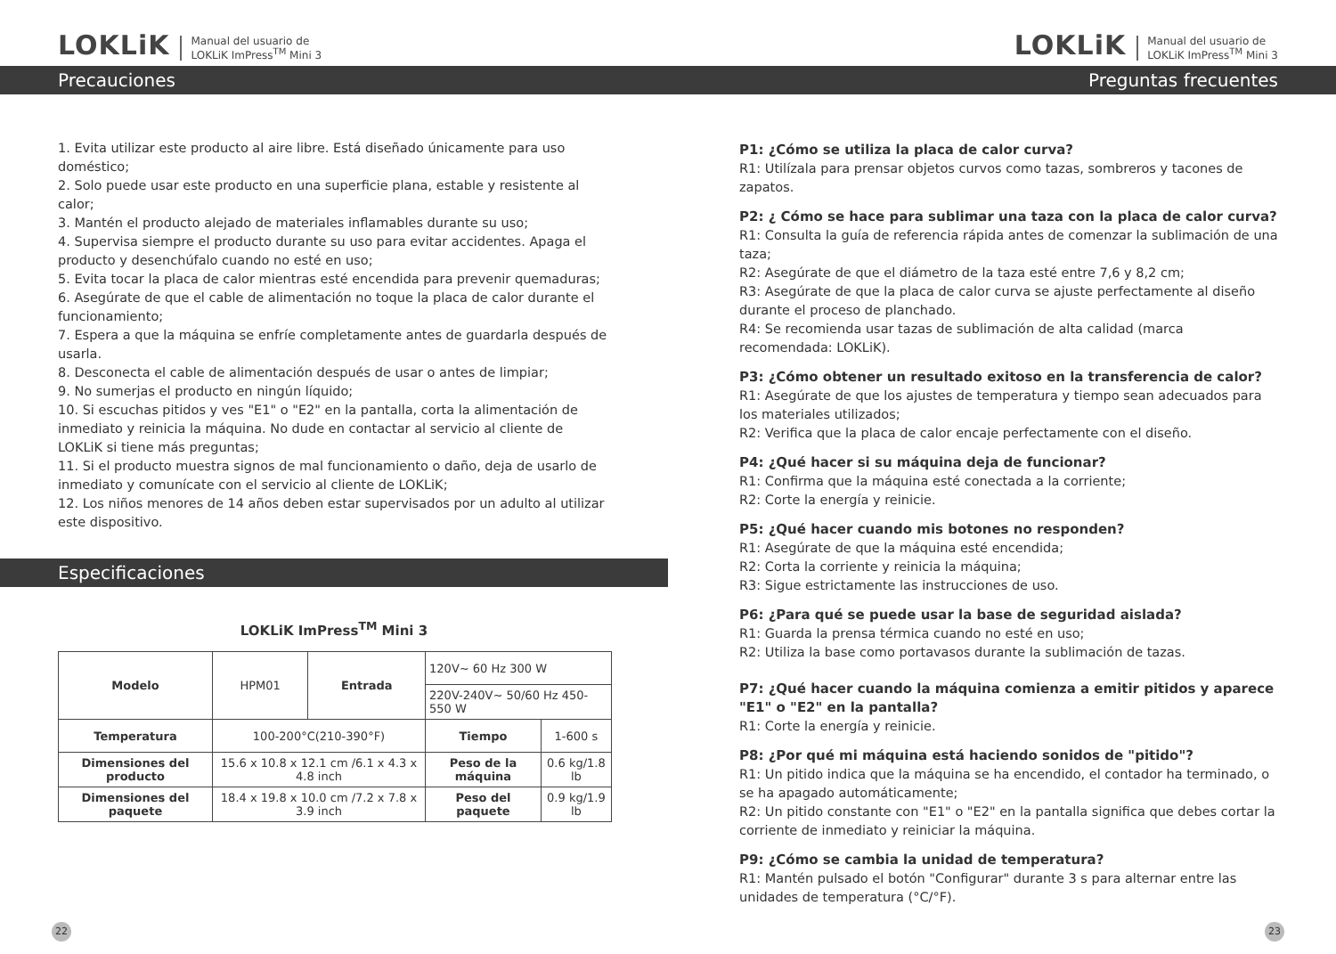LOKLiK Manual del usuario de
LOKLiK ImPress<sup>TM</sup> Mini 3
Precauciones
1. Evita utilizar este producto al aire libre. Está diseñado únicamente para uso doméstico;
2. Solo puede usar este producto en una superficie plana, estable y resistente al calor;
3. Mantén el producto alejado de materiales inflamables durante su uso;
4. Supervisa siempre el producto durante su uso para evitar accidentes. Apaga el producto y desenchúfalo cuando no esté en uso;
5. Evita tocar la placa de calor mientras esté encendida para prevenir quemaduras;
6. Asegúrate de que el cable de alimentación no toque la placa de calor durante el funcionamiento;
7. Espera a que la máquina se enfríe completamente antes de guardarla después de usarla.
8. Desconecta el cable de alimentación después de usar o antes de limpiar;
9. No sumerjas el producto en ningún líquido;
10. Si escuchas pitidos y ves "E1" o "E2" en la pantalla, corta la alimentación de inmediato y reinicia la máquina. No dude en contactar al servicio al cliente de LOKLiK si tiene más preguntas;
11. Si el producto muestra signos de mal funcionamiento o daño, deja de usarlo de inmediato y comunícate con el servicio al cliente de LOKLiK;
12. Los niños menores de 14 años deben estar supervisados por un adulto al utilizar este dispositivo.
Especificaciones
LOKLiK ImPress<sup>TM</sup> Mini 3
| Modelo | HPM01 | Entrada | 120V~ 60 Hz 300 W | |
| | | | 220V-240V~ 50/60 Hz 450-550 W | |
| Temperatura | 100-200°C(210-390°F) | | Tiempo | 1-600 s |
| Dimensiones del producto | 15.6 x 10.8 x 12.1 cm /6.1 x 4.3 x 4.8 inch | | Peso de la máquina | 0.6 kg/1.8 lb |
| Dimensiones del paquete | 18.4 x 19.8 x 10.0 cm /7.2 x 7.8 x 3.9 inch | | Peso del paquete | 0.9 kg/1.9 lb |
22
LOKLiK Manual del usuario de
LOKLiK ImPress<sup>TM</sup> Mini 3
Preguntas frecuentes
P1: ¿Cómo se utiliza la placa de calor curva?
R1: Utilízala para prensar objetos curvos como tazas, sombreros y tacones de zapatos.
P2: ¿ Cómo se hace para sublimar una taza con la placa de calor curva?
R1: Consulta la guía de referencia rápida antes de comenzar la sublimación de una taza;
R2: Asegúrate de que el diámetro de la taza esté entre 7,6 y 8,2 cm;
R3: Asegúrate de que la placa de calor curva se ajuste perfectamente al diseño durante el proceso de planchado.
R4: Se recomienda usar tazas de sublimación de alta calidad (marca recomendada: LOKLiK).
P3: ¿Cómo obtener un resultado exitoso en la transferencia de calor?
R1: Asegúrate de que los ajustes de temperatura y tiempo sean adecuados para los materiales utilizados;
R2: Verifica que la placa de calor encaje perfectamente con el diseño.
P4: ¿Qué hacer si su máquina deja de funcionar?
R1: Confirma que la máquina esté conectada a la corriente;
R2: Corte la energía y reinicie.
P5: ¿Qué hacer cuando mis botones no responden?
R1: Asegúrate de que la máquina esté encendida;
R2: Corta la corriente y reinicia la máquina;
R3: Sigue estrictamente las instrucciones de uso.
P6: ¿Para qué se puede usar la base de seguridad aislada?
R1: Guarda la prensa térmica cuando no esté en uso;
R2: Utiliza la base como portavasos durante la sublimación de tazas.
P7: ¿Qué hacer cuando la máquina comienza a emitir pitidos y aparece "E1" o "E2" en la pantalla?
R1: Corte la energía y reinicie.
P8: ¿Por qué mi máquina está haciendo sonidos de "pitido"?
R1: Un pitido indica que la máquina se ha encendido, el contador ha terminado, o se ha apagado automáticamente;
R2: Un pitido constante con "E1" o "E2" en la pantalla significa que debes cortar la corriente de inmediato y reiniciar la máquina.
P9: ¿Cómo se cambia la unidad de temperatura?
R1: Mantén pulsado el botón "Configurar" durante 3 s para alternar entre las unidades de temperatura (°C/°F).
23